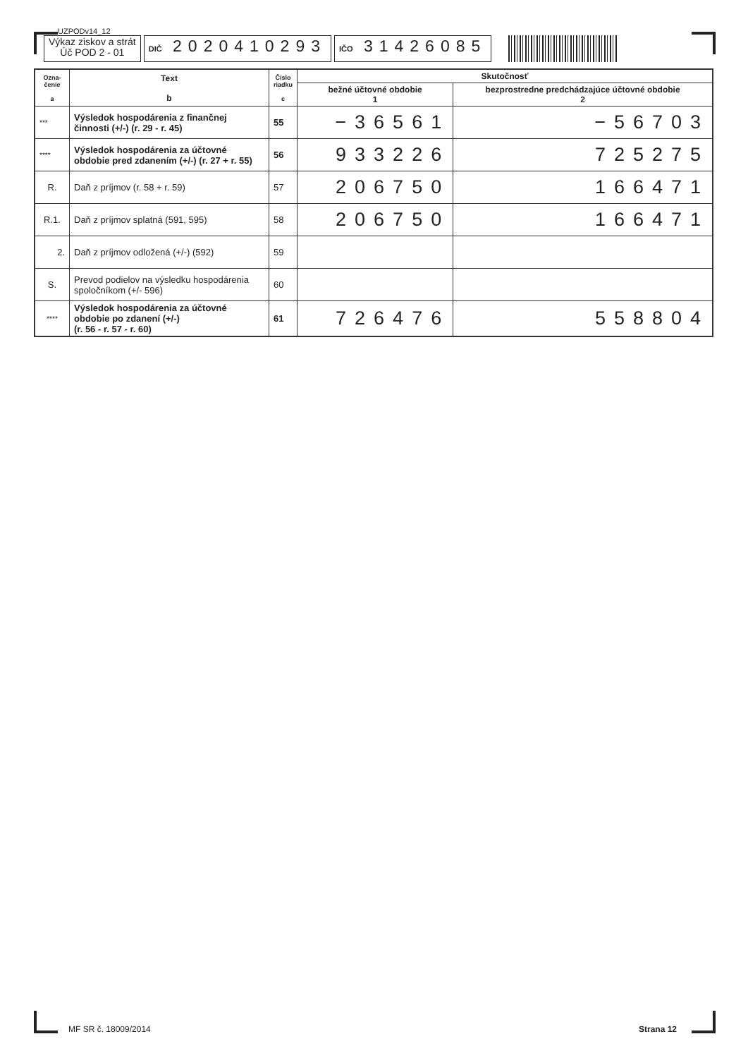UZPODv14_12
Výkaz ziskov a strát
Úč POD 2 - 01
DIČ 2020410293
IČO 31426085
| Ozna- čenie a | Text b | Číslo riadku c | Skutočnosť | |
| --- | --- | --- | --- | --- |
| | | | bežné účtovné obdobie 1 | bezprostredne predchádzajúce účtovné obdobie 2 |
| *** | Výsledok hospodárenia z finančnej činnosti (+/-) (r. 29 - r. 45) | 55 | −36561 | −56703 |
| **** | Výsledok hospodárenia za účtovné obdobie pred zdanením (+/-) (r. 27 + r. 55) | 56 | 933226 | 725275 |
| R. | Daň z príjmov (r. 58 + r. 59) | 57 | 206750 | 166471 |
| R.1. | Daň z príjmov splatná (591, 595) | 58 | 206750 | 166471 |
| 2. | Daň z príjmov odložená (+/-) (592) | 59 | | |
| S. | Prevod podielov na výsledku hospodárenia spoločníkom (+/- 596) | 60 | | |
| **** | Výsledok hospodárenia za účtovné obdobie po zdanení (+/-) (r. 56 - r. 57 - r. 60) | 61 | 726476 | 558804 |
MF SR č. 18009/2014 Strana 12